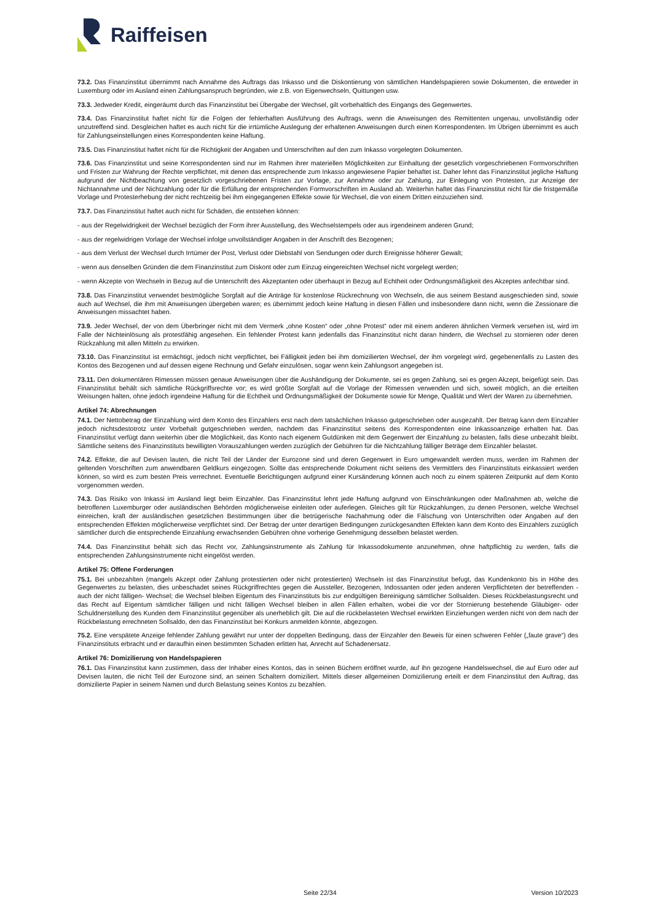Raiffeisen
73.2. Das Finanzinstitut übernimmt nach Annahme des Auftrags das Inkasso und die Diskontierung von sämtlichen Handelspapieren sowie Dokumenten, die entweder in Luxemburg oder im Ausland einen Zahlungsanspruch begründen, wie z.B. von Eigenwechseln, Quittungen usw.
73.3. Jedweder Kredit, eingeräumt durch das Finanzinstitut bei Übergabe der Wechsel, gilt vorbehaltlich des Eingangs des Gegenwertes.
73.4. Das Finanzinstitut haftet nicht für die Folgen der fehlerhaften Ausführung des Auftrags, wenn die Anweisungen des Remittenten ungenau, unvollständig oder unzutreffend sind. Desgleichen haftet es auch nicht für die irrtümliche Auslegung der erhaltenen Anweisungen durch einen Korrespondenten. Im Übrigen übernimmt es auch für Zahlungseinstellungen eines Korrespondenten keine Haftung.
73.5. Das Finanzinstitut haftet nicht für die Richtigkeit der Angaben und Unterschriften auf den zum Inkasso vorgelegten Dokumenten.
73.6. Das Finanzinstitut und seine Korrespondenten sind nur im Rahmen ihrer materiellen Möglichkeiten zur Einhaltung der gesetzlich vorgeschriebenen Formvorschriften und Fristen zur Wahrung der Rechte verpflichtet, mit denen das entsprechende zum Inkasso angewiesene Papier behaftet ist. Daher lehnt das Finanzinstitut jegliche Haftung aufgrund der Nichtbeachtung von gesetzlich vorgeschriebenen Fristen zur Vorlage, zur Annahme oder zur Zahlung, zur Einlegung von Protesten, zur Anzeige der Nichtannahme und der Nichtzahlung oder für die Erfüllung der entsprechenden Formvorschriften im Ausland ab. Weiterhin haftet das Finanzinstitut nicht für die fristgemäße Vorlage und Protesterhebung der nicht rechtzeitig bei ihm eingegangenen Effekte sowie für Wechsel, die von einem Dritten einzuziehen sind.
73.7. Das Finanzinstitut haftet auch nicht für Schäden, die entstehen können:
- aus der Regelwidrigkeit der Wechsel bezüglich der Form ihrer Ausstellung, des Wechselstempels oder aus irgendeinem anderen Grund;
- aus der regelwidrigen Vorlage der Wechsel infolge unvollständiger Angaben in der Anschrift des Bezogenen;
- aus dem Verlust der Wechsel durch Irrtümer der Post, Verlust oder Diebstahl von Sendungen oder durch Ereignisse höherer Gewalt;
- wenn aus denselben Gründen die dem Finanzinstitut zum Diskont oder zum Einzug eingereichten Wechsel nicht vorgelegt werden;
- wenn Akzepte von Wechseln in Bezug auf die Unterschrift des Akzeptanten oder überhaupt in Bezug auf Echtheit oder Ordnungsmäßigkeit des Akzeptes anfechtbar sind.
73.8. Das Finanzinstitut verwendet bestmögliche Sorgfalt auf die Anträge für kostenlose Rückrechnung von Wechseln, die aus seinem Bestand ausgeschieden sind, sowie auch auf Wechsel, die ihm mit Anweisungen übergeben waren; es übernimmt jedoch keine Haftung in diesen Fällen und insbesondere dann nicht, wenn die Zessionare die Anweisungen missachtet haben.
73.9. Jeder Wechsel, der von dem Überbringer nicht mit dem Vermerk „ohne Kosten“ oder „ohne Protest“ oder mit einem anderen ähnlichen Vermerk versehen ist, wird im Falle der Nichteinlösung als protestfähig angesehen. Ein fehlender Protest kann jedenfalls das Finanzinstitut nicht daran hindern, die Wechsel zu stornieren oder deren Rückzahlung mit allen Mitteln zu erwirken.
73.10. Das Finanzinstitut ist ermächtigt, jedoch nicht verpflichtet, bei Fälligkeit jeden bei ihm domizilierten Wechsel, der ihm vorgelegt wird, gegebenenfalls zu Lasten des Kontos des Bezogenen und auf dessen eigene Rechnung und Gefahr einzulösen, sogar wenn kein Zahlungsort angegeben ist.
73.11. Den dokumentären Rimessen müssen genaue Anweisungen über die Aushändigung der Dokumente, sei es gegen Zahlung, sei es gegen Akzept, beigefügt sein. Das Finanzinstitut behält sich sämtliche Rückgriffsrechte vor; es wird größte Sorgfalt auf die Vorlage der Rimessen verwenden und sich, soweit möglich, an die erteilten Weisungen halten, ohne jedoch irgendeine Haftung für die Echtheit und Ordnungsmäßigkeit der Dokumente sowie für Menge, Qualität und Wert der Waren zu übernehmen.
Artikel 74: Abrechnungen
74.1. Der Nettobetrag der Einzahlung wird dem Konto des Einzahlers erst nach dem tatsächlichen Inkasso gutgeschrieben oder ausgezahlt. Der Betrag kann dem Einzahler jedoch nichtsdestotrotz unter Vorbehalt gutgeschrieben werden, nachdem das Finanzinstitut seitens des Korrespondenten eine Inkassoanzeige erhalten hat. Das Finanzinstitut verfügt dann weiterhin über die Möglichkeit, das Konto nach eigenem Gutdünken mit dem Gegenwert der Einzahlung zu belasten, falls diese unbezahlt bleibt. Sämtliche seitens des Finanzinstituts bewilligten Vorauszahlungen werden zuzüglich der Gebühren für die Nichtzahlung fälliger Beträge dem Einzahler belastet.
74.2. Effekte, die auf Devisen lauten, die nicht Teil der Länder der Eurozone sind und deren Gegenwert in Euro umgewandelt werden muss, werden im Rahmen der geltenden Vorschriften zum anwendbaren Geldkurs eingezogen. Sollte das entsprechende Dokument nicht seitens des Vermittlers des Finanzinstituts einkassiert werden können, so wird es zum besten Preis verrechnet. Eventuelle Berichtigungen aufgrund einer Kursänderung können auch noch zu einem späteren Zeitpunkt auf dem Konto vorgenommen werden.
74.3. Das Risiko von Inkassi im Ausland liegt beim Einzahler. Das Finanzinstitut lehnt jede Haftung aufgrund von Einschränkungen oder Maßnahmen ab, welche die betroffenen Luxemburger oder ausländischen Behörden möglicherweise einleiten oder auferlegen. Gleiches gilt für Rückzahlungen, zu denen Personen, welche Wechsel einreichen, kraft der ausländischen gesetzlichen Bestimmungen über die betrügerische Nachahmung oder die Fälschung von Unterschriften oder Angaben auf den entsprechenden Effekten möglicherweise verpflichtet sind. Der Betrag der unter derartigen Bedingungen zurückgesandten Effekten kann dem Konto des Einzahlers zuzüglich sämtlicher durch die entsprechende Einzahlung erwachsenden Gebühren ohne vorherige Genehmigung desselben belastet werden.
74.4. Das Finanzinstitut behält sich das Recht vor, Zahlungsinstrumente als Zahlung für Inkassodokumente anzunehmen, ohne haftpflichtig zu werden, falls die entsprechenden Zahlungsinstrumente nicht eingelöst werden.
Artikel 75: Offene Forderungen
75.1. Bei unbezahlten (mangels Akzept oder Zahlung protestierten oder nicht protestierten) Wechseln ist das Finanzinstitut befugt, das Kundenkonto bis in Höhe des Gegenwertes zu belasten, dies unbeschadet seines Rückgriffrechtes gegen die Aussteller, Bezogenen, Indossanten oder jeden anderen Verpflichteten der betreffenden - auch der nicht fälligen- Wechsel; die Wechsel bleiben Eigentum des Finanzinstituts bis zur endgültigen Bereinigung sämtlicher Sollsalden. Dieses Rückbelastungsrecht und das Recht auf Eigentum sämtlicher fälligen und nicht fälligen Wechsel bleiben in allen Fällen erhalten, wobei die vor der Stornierung bestehende Gläubiger- oder Schuldnerstellung des Kunden dem Finanzinstitut gegenüber als unerheblich gilt. Die auf die rückbelasteten Wechsel erwirkten Einziehungen werden nicht von dem nach der Rückbelastung errechneten Sollsaldo, den das Finanzinstitut bei Konkurs anmelden könnte, abgezogen.
75.2. Eine verspätete Anzeige fehlender Zahlung gewährt nur unter der doppelten Bedingung, dass der Einzahler den Beweis für einen schweren Fehler („faute grave“) des Finanzinstituts erbracht und er daraufhin einen bestimmten Schaden erlitten hat, Anrecht auf Schadenersatz.
Artikel 76: Domizilierung von Handelspapieren
76.1. Das Finanzinstitut kann zustimmen, dass der Inhaber eines Kontos, das in seinen Büchern eröffnet wurde, auf ihn gezogene Handelswechsel, die auf Euro oder auf Devisen lauten, die nicht Teil der Eurozone sind, an seinen Schaltern domiziliert. Mittels dieser allgemeinen Domizilierung erteilt er dem Finanzinstitut den Auftrag, das domizilierte Papier in seinem Namen und durch Belastung seines Kontos zu bezahlen.
Seite 22/34 Version 10/2023